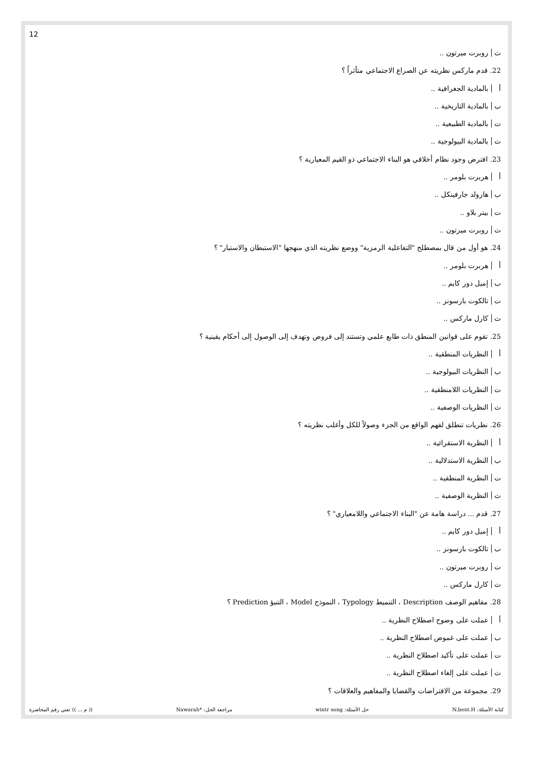12
ث روبرت ميرتون ..
22. قدم ماركس نظريته عن الصراع الاجتماعي متأثراً ؟
أ بالمادية الجغرافية ..
ب بالمادية التاريخية ..
ت بالمادية الطبيعية ..
ث بالمادية البيولوجية ..
23. افترض وجود نظام أخلاقي هو البناء الاجتماعي ذو القيم المعيارية ؟
أ هربرت بلومر ..
ب هارولد جارفينكل ..
ت بيتر بلاو ..
ث روبرت ميرتون ..
24. هو أول من قال بمصطلح "التفاعلية الرمزية" ووضع نظريته الذي منهجها "الاستبطان والاستبار" ؟
أ هربرت بلومر ..
ب إميل دور كايم ..
ت تالكوت بارسونز ..
ث كارل ماركس ..
25. تقوم على قوانين المنطق ذات طابع علمي وتستند إلى فروض وتهدف إلى الوصول إلى أحكام يقينية ؟
أ النظريات المنطقية ..
ب النظريات البيولوجية ..
ت النظريات اللامنطقية ..
ث النظريات الوصفية ..
26. نظريات تنطلق لفهم الواقع من الجزء وصولاً للكل وأغلب نظريته ؟
أ النظرية الاستقرائية ..
ب النظرية الاستدلالية ..
ت النظرية المنطقية ..
ث النظرية الوصفية ..
27. قدم ... دراسة هامة عن "البناء الاجتماعي واللامعياري" ؟
أ إميل دور كايم ..
ب تالكوت بارسونز ..
ت روبرت ميرتون ..
ث كارل ماركس ..
28. مفاهيم الوصف Description ، التنميط Typology ، النموذج Model ، التنبؤ Prediction ؟
أ عملت على وضوح اصطلاح النظرية ..
ب عملت على غموض اصطلاح النظرية ..
ت عملت على تأكيد اصطلاح النظرية ..
ث عملت على إلغاء اصطلاح النظرية ..
29. مجموعة من الافتراضات والقضايا والمفاهيم والعلاقات ؟
كتابة الأسئلة: N.bent.H حل الأسئلة: wintr song مراجعة الحل: *Nawarah (( م ... )) تعني رقم المحاضرة